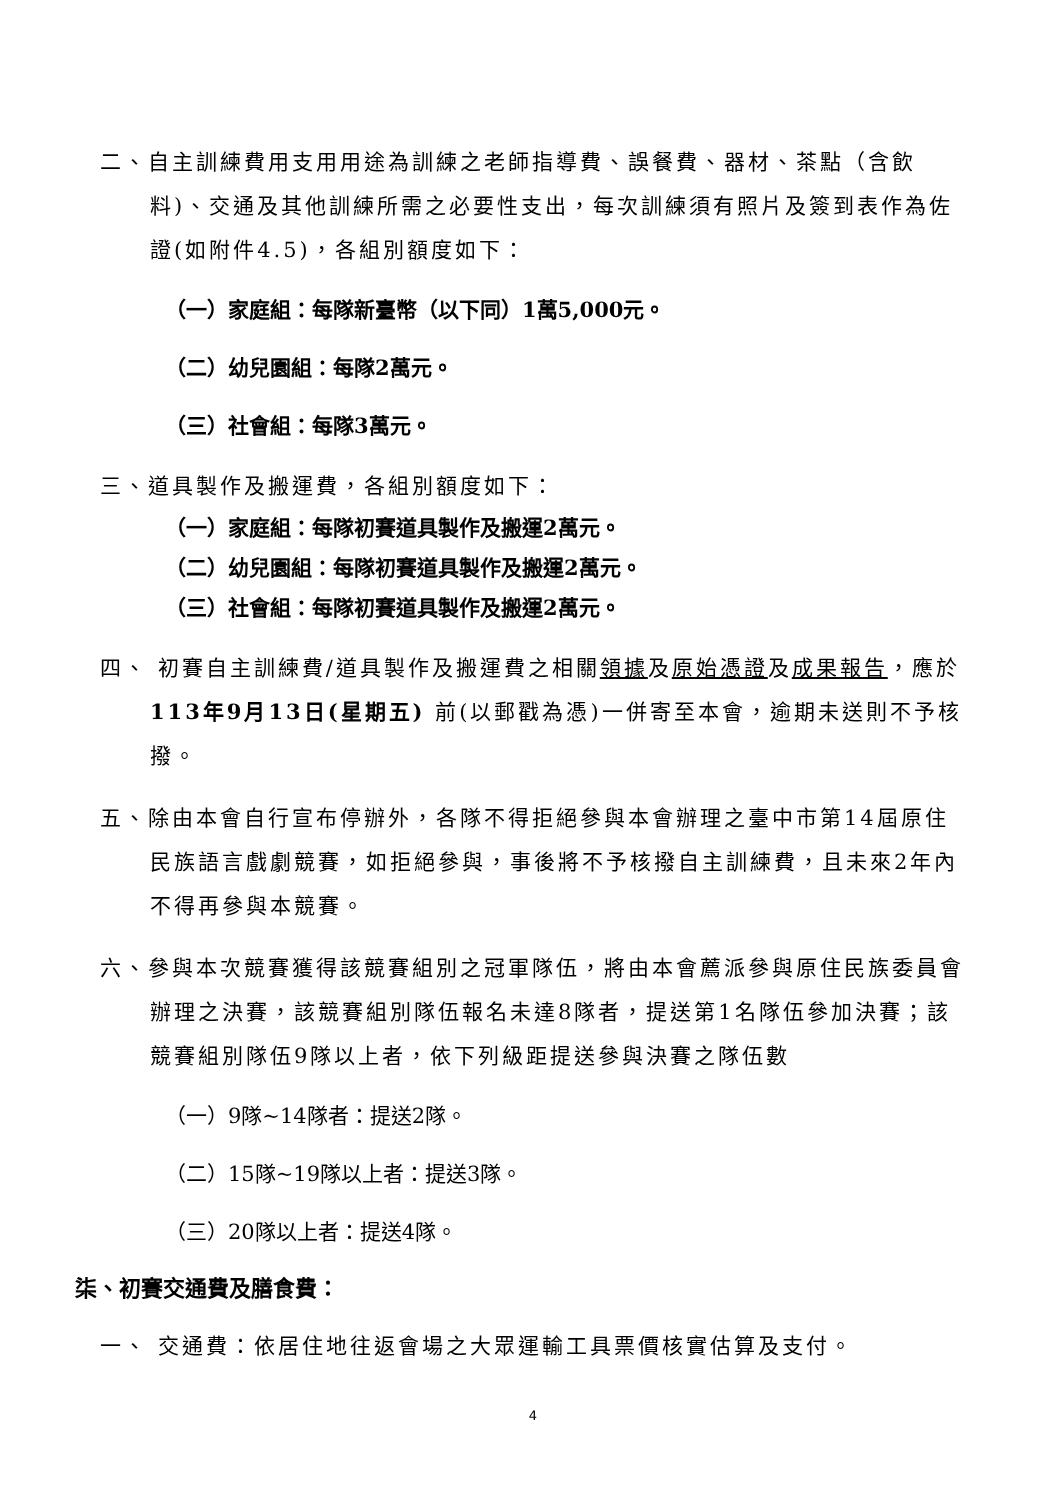二、自主訓練費用支用用途為訓練之老師指導費、誤餐費、器材、茶點（含飲料)、交通及其他訓練所需之必要性支出，每次訓練須有照片及簽到表作為佐證(如附件4.5)，各組別額度如下：
（一）家庭組：每隊新臺幣（以下同）1萬5,000元。
（二）幼兒園組：每隊2萬元。
（三）社會組：每隊3萬元。
三、道具製作及搬運費，各組別額度如下：
（一）家庭組：每隊初賽道具製作及搬運2萬元。
（二）幼兒園組：每隊初賽道具製作及搬運2萬元。
（三）社會組：每隊初賽道具製作及搬運2萬元。
四、 初賽自主訓練費/道具製作及搬運費之相關領據及原始憑證及成果報告，應於113年9月13日(星期五) 前(以郵戳為憑)一併寄至本會，逾期未送則不予核撥。
五、除由本會自行宣布停辦外，各隊不得拒絕參與本會辦理之臺中市第14屆原住民族語言戲劇競賽，如拒絕參與，事後將不予核撥自主訓練費，且未來2年內不得再參與本競賽。
六、參與本次競賽獲得該競賽組別之冠軍隊伍，將由本會薦派參與原住民族委員會辦理之決賽，該競賽組別隊伍報名未達8隊者，提送第1名隊伍參加決賽；該競賽組別隊伍9隊以上者，依下列級距提送參與決賽之隊伍數
（一）9隊~14隊者：提送2隊。
（二）15隊~19隊以上者：提送3隊。
（三）20隊以上者：提送4隊。
柒、初賽交通費及膳食費：
一、 交通費：依居住地往返會場之大眾運輸工具票價核實估算及支付。
4